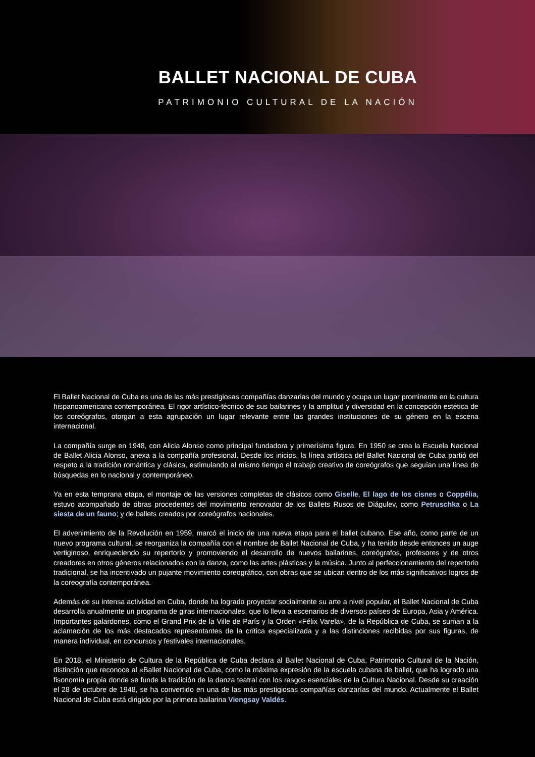BALLET NACIONAL DE CUBA
PATRIMONIO CULTURAL DE LA NACIÓN
El Ballet Nacional de Cuba es una de las más prestigiosas compañías danzarias del mundo y ocupa un lugar prominente en la cultura hispanoamericana contemporánea. El rigor artístico-técnico de sus bailarines y la amplitud y diversidad en la concepción estética de los coreógrafos, otorgan a esta agrupación un lugar relevante entre las grandes instituciones de su género en la escena internacional.
La compañía surge en 1948, con Alicia Alonso como principal fundadora y primerísima figura. En 1950 se crea la Escuela Nacional de Ballet Alicia Alonso, anexa a la compañía profesional. Desde los inicios, la línea artística del Ballet Nacional de Cuba partió del respeto a la tradición romántica y clásica, estimulando al mismo tiempo el trabajo creativo de coreógrafos que seguían una línea de búsquedas en lo nacional y contemporáneo.
Ya en esta temprana etapa, el montaje de las versiones completas de clásicos como Giselle, El lago de los cisnes o Coppélia, estuvo acompañado de obras procedentes del movimiento renovador de los Ballets Rusos de Diágulev, como Petruschka o La siesta de un fauno; y de ballets creados por coreógrafos nacionales.
El advenimiento de la Revolución en 1959, marcó el inicio de una nueva etapa para el ballet cubano. Ese año, como parte de un nuevo programa cultural, se reorganiza la compañía con el nombre de Ballet Nacional de Cuba, y ha tenido desde entonces un auge vertiginoso, enriqueciendo su repertorio y promoviendo el desarrollo de nuevos bailarines, coreógrafos, profesores y de otros creadores en otros géneros relacionados con la danza, como las artes plásticas y la música. Junto al perfeccionamiento del repertorio tradicional, se ha incentivado un pujante movimiento coreográfico, con obras que se ubican dentro de los más significativos logros de la coreografía contemporánea.
Además de su intensa actividad en Cuba, donde ha logrado proyectar socialmente su arte a nivel popular, el Ballet Nacional de Cuba desarrolla anualmente un programa de giras internacionales, que lo lleva a escenarios de diversos países de Europa, Asia y América. Importantes galardones, como el Grand Prix de la Ville de París y la Orden «Félix Varela», de la República de Cuba, se suman a la aclamación de los más destacados representantes de la crítica especializada y a las distinciones recibidas por sus figuras, de manera individual, en concursos y festivales internacionales.
En 2018, el Ministerio de Cultura de la República de Cuba declara al Ballet Nacional de Cuba, Patrimonio Cultural de la Nación, distinción que reconoce al «Ballet Nacional de Cuba, como la máxima expresión de la escuela cubana de ballet, que ha logrado una fisonomía propia donde se funde la tradición de la danza teatral con los rasgos esenciales de la Cultura Nacional. Desde su creación el 28 de octubre de 1948, se ha convertido en una de las más prestigiosas compañías danzarías del mundo. Actualmente el Ballet Nacional de Cuba está dirigido por la primera bailarina Viengsay Valdés.